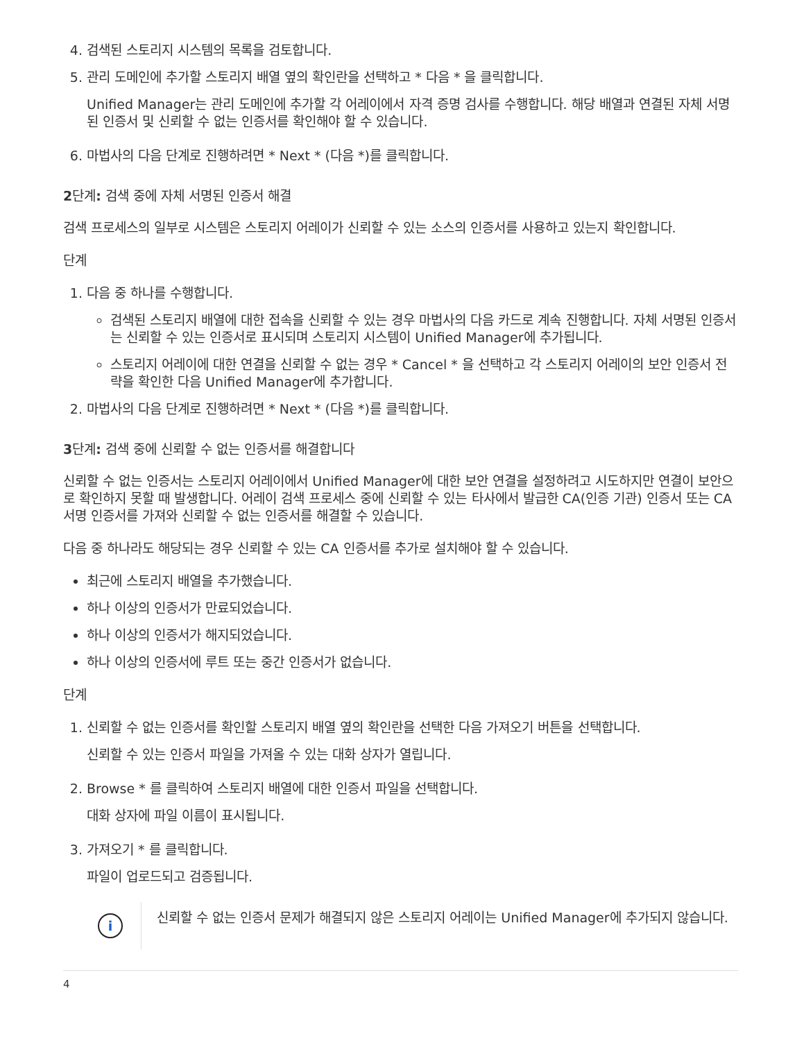4. 검색된 스토리지 시스템의 목록을 검토합니다.
5. 관리 도메인에 추가할 스토리지 배열 옆의 확인란을 선택하고 * 다음 * 을 클릭합니다.
Unified Manager는 관리 도메인에 추가할 각 어레이에서 자격 증명 검사를 수행합니다. 해당 배열과 연결된 자체 서명된 인증서 및 신뢰할 수 없는 인증서를 확인해야 할 수 있습니다.
6. 마법사의 다음 단계로 진행하려면 * Next * (다음 *)를 클릭합니다.
2단계: 검색 중에 자체 서명된 인증서 해결
검색 프로세스의 일부로 시스템은 스토리지 어레이가 신뢰할 수 있는 소스의 인증서를 사용하고 있는지 확인합니다.
단계
1. 다음 중 하나를 수행합니다.
검색된 스토리지 배열에 대한 접속을 신뢰할 수 있는 경우 마법사의 다음 카드로 계속 진행합니다. 자체 서명된 인증서는 신뢰할 수 있는 인증서로 표시되며 스토리지 시스템이 Unified Manager에 추가됩니다.
스토리지 어레이에 대한 연결을 신뢰할 수 없는 경우 * Cancel * 을 선택하고 각 스토리지 어레이의 보안 인증서 전략을 확인한 다음 Unified Manager에 추가합니다.
2. 마법사의 다음 단계로 진행하려면 * Next * (다음 *)를 클릭합니다.
3단계: 검색 중에 신뢰할 수 없는 인증서를 해결합니다
신뢰할 수 없는 인증서는 스토리지 어레이에서 Unified Manager에 대한 보안 연결을 설정하려고 시도하지만 연결이 보안으로 확인하지 못할 때 발생합니다. 어레이 검색 프로세스 중에 신뢰할 수 있는 타사에서 발급한 CA(인증 기관) 인증서 또는 CA 서명 인증서를 가져와 신뢰할 수 없는 인증서를 해결할 수 있습니다.
다음 중 하나라도 해당되는 경우 신뢰할 수 있는 CA 인증서를 추가로 설치해야 할 수 있습니다.
최근에 스토리지 배열을 추가했습니다.
하나 이상의 인증서가 만료되었습니다.
하나 이상의 인증서가 해지되었습니다.
하나 이상의 인증서에 루트 또는 중간 인증서가 없습니다.
단계
1. 신뢰할 수 없는 인증서를 확인할 스토리지 배열 옆의 확인란을 선택한 다음 가져오기 버튼을 선택합니다.
신뢰할 수 있는 인증서 파일을 가져올 수 있는 대화 상자가 열립니다.
2. Browse * 를 클릭하여 스토리지 배열에 대한 인증서 파일을 선택합니다.
대화 상자에 파일 이름이 표시됩니다.
3. 가져오기 * 를 클릭합니다.
파일이 업로드되고 검증됩니다.
i
신뢰할 수 없는 인증서 문제가 해결되지 않은 스토리지 어레이는 Unified Manager에 추가되지 않습니다.
4